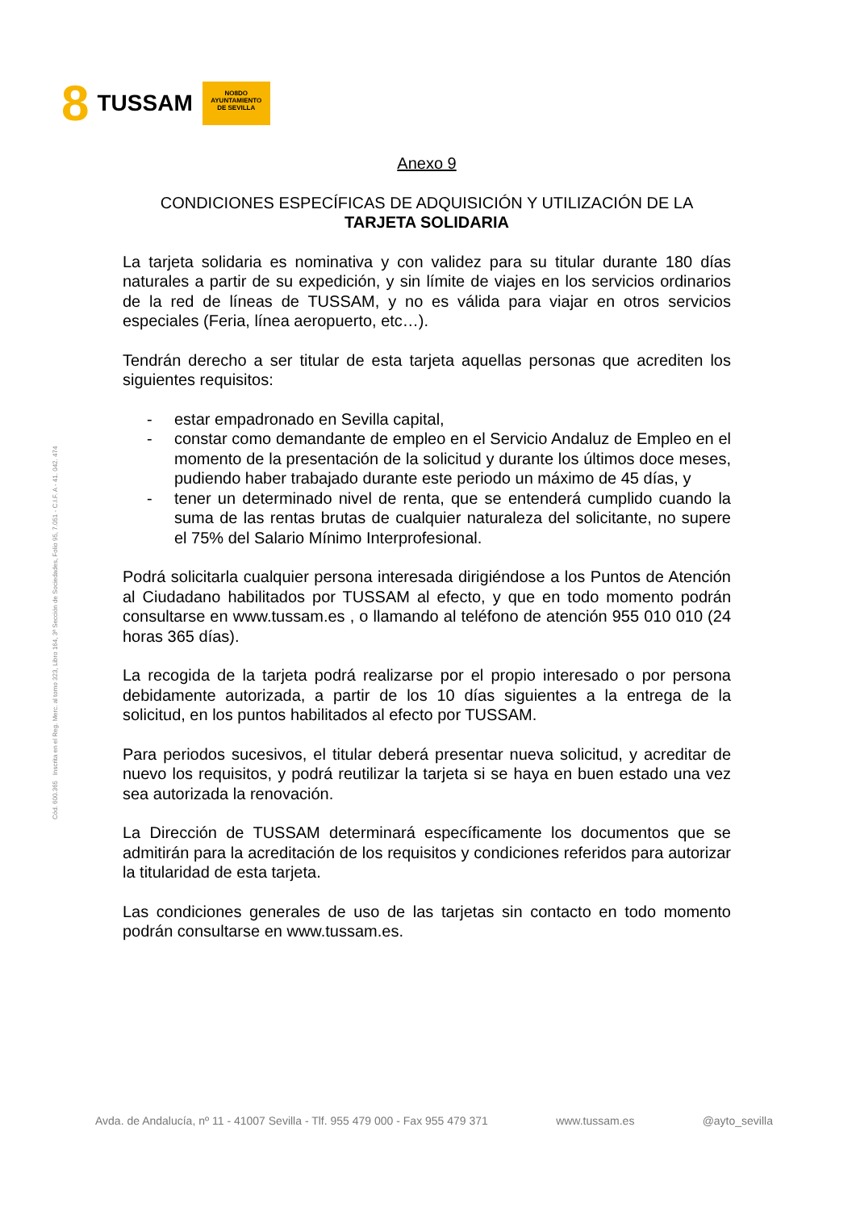8 TUSSAM
NO8DO
AYUNTAMIENTO
DE SEVILLA
Cód. 600.365 Inscrita en el Reg. Merc. al tomo 323, Libro 164, 3ª Sección de Sociedades, Folio 95, 7.051 - C.I.F. A - 41. 042. 474
Anexo 9
CONDICIONES ESPECÍFICAS DE ADQUISICIÓN Y UTILIZACIÓN DE LA
TARJETA SOLIDARIA
La tarjeta solidaria es nominativa y con validez para su titular durante 180 días naturales a partir de su expedición, y sin límite de viajes en los servicios ordinarios de la red de líneas de TUSSAM, y no es válida para viajar en otros servicios especiales (Feria, línea aeropuerto, etc…).
Tendrán derecho a ser titular de esta tarjeta aquellas personas que acrediten los siguientes requisitos:
- estar empadronado en Sevilla capital,
- constar como demandante de empleo en el Servicio Andaluz de Empleo en el momento de la presentación de la solicitud y durante los últimos doce meses, pudiendo haber trabajado durante este periodo un máximo de 45 días, y
- tener un determinado nivel de renta, que se entenderá cumplido cuando la suma de las rentas brutas de cualquier naturaleza del solicitante, no supere el 75% del Salario Mínimo Interprofesional.
Podrá solicitarla cualquier persona interesada dirigiéndose a los Puntos de Atención al Ciudadano habilitados por TUSSAM al efecto, y que en todo momento podrán consultarse en www.tussam.es , o llamando al teléfono de atención 955 010 010 (24 horas 365 días).
La recogida de la tarjeta podrá realizarse por el propio interesado o por persona debidamente autorizada, a partir de los 10 días siguientes a la entrega de la solicitud, en los puntos habilitados al efecto por TUSSAM.
Para periodos sucesivos, el titular deberá presentar nueva solicitud, y acreditar de nuevo los requisitos, y podrá reutilizar la tarjeta si se haya en buen estado una vez sea autorizada la renovación.
La Dirección de TUSSAM determinará específicamente los documentos que se admitirán para la acreditación de los requisitos y condiciones referidos para autorizar la titularidad de esta tarjeta.
Las condiciones generales de uso de las tarjetas sin contacto en todo momento podrán consultarse en www.tussam.es.
Avda. de Andalucía, nº 11 - 41007 Sevilla - Tlf. 955 479 000 - Fax 955 479 371 www.tussam.es @ayto_sevilla